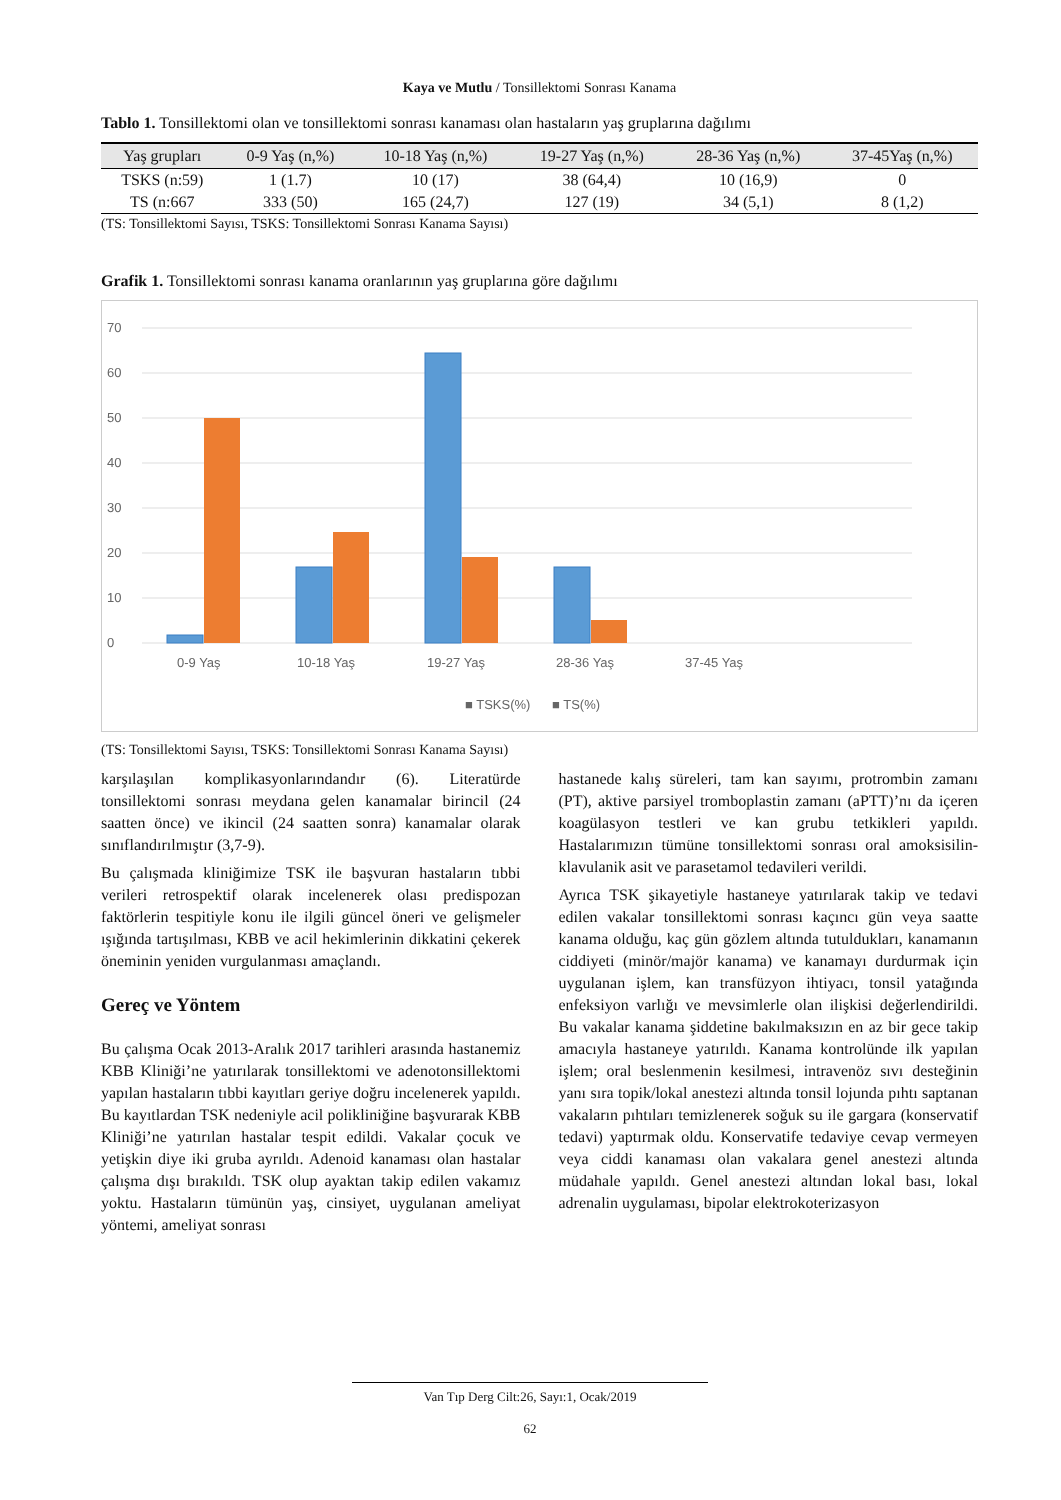Kaya ve Mutlu / Tonsillektomi Sonrası Kanama
Tablo 1. Tonsillektomi olan ve tonsillektomi sonrası kanaması olan hastaların yaş gruplarına dağılımı
| Yaş grupları | 0-9 Yaş (n,%) | 10-18 Yaş (n,%) | 19-27 Yaş (n,%) | 28-36 Yaş (n,%) | 37-45Yaş (n,%) |
| --- | --- | --- | --- | --- | --- |
| TSKS (n:59) | 1 (1.7) | 10 (17) | 38 (64,4) | 10 (16,9) | 0 |
| TS (n:667 | 333 (50) | 165 (24,7) | 127 (19) | 34 (5,1) | 8 (1,2) |
(TS: Tonsillektomi Sayısı, TSKS: Tonsillektomi Sonrası Kanama Sayısı)
Grafik 1. Tonsillektomi sonrası kanama oranlarının yaş gruplarına göre dağılımı
0
10
20
30
40
50
60
70
0-9 Yaş
10-18 Yaş
19-27 Yaş
28-36 Yaş
37-45 Yaş
■ TSKS(%)
■ TS(%)
(TS: Tonsillektomi Sayısı, TSKS: Tonsillektomi Sonrası Kanama Sayısı)
karşılaşılan komplikasyonlarındandır (6). Literatürde tonsillektomi sonrası meydana gelen kanamalar birincil (24 saatten önce) ve ikincil (24 saatten sonra) kanamalar olarak sınıflandırılmıştır (3,7-9).
Bu çalışmada kliniğimize TSK ile başvuran hastaların tıbbi verileri retrospektif olarak incelenerek olası predispozan faktörlerin tespitiyle konu ile ilgili güncel öneri ve gelişmeler ışığında tartışılması, KBB ve acil hekimlerinin dikkatini çekerek öneminin yeniden vurgulanması amaçlandı.
Gereç ve Yöntem
Bu çalışma Ocak 2013-Aralık 2017 tarihleri arasında hastanemiz KBB Kliniği’ne yatırılarak tonsillektomi ve adenotonsillektomi yapılan hastaların tıbbi kayıtları geriye doğru incelenerek yapıldı. Bu kayıtlardan TSK nedeniyle acil polikliniğine başvurarak KBB Kliniği’ne yatırılan hastalar tespit edildi. Vakalar çocuk ve yetişkin diye iki gruba ayrıldı. Adenoid kanaması olan hastalar çalışma dışı bırakıldı. TSK olup ayaktan takip edilen vakamız yoktu. Hastaların tümünün yaş, cinsiyet, uygulanan ameliyat yöntemi, ameliyat sonrası
hastanede kalış süreleri, tam kan sayımı, protrombin zamanı (PT), aktive parsiyel tromboplastin zamanı (aPTT)’nı da içeren koagülasyon testleri ve kan grubu tetkikleri yapıldı. Hastalarımızın tümüne tonsillektomi sonrası oral amoksisilin-klavulanik asit ve parasetamol tedavileri verildi.
Ayrıca TSK şikayetiyle hastaneye yatırılarak takip ve tedavi edilen vakalar tonsillektomi sonrası kaçıncı gün veya saatte kanama olduğu, kaç gün gözlem altında tutuldukları, kanamanın ciddiyeti (minör/majör kanama) ve kanamayı durdurmak için uygulanan işlem, kan transfüzyon ihtiyacı, tonsil yatağında enfeksiyon varlığı ve mevsimlerle olan ilişkisi değerlendirildi. Bu vakalar kanama şiddetine bakılmaksızın en az bir gece takip amacıyla hastaneye yatırıldı. Kanama kontrolünde ilk yapılan işlem; oral beslenmenin kesilmesi, intravenöz sıvı desteğinin yanı sıra topik/lokal anestezi altında tonsil lojunda pıhtı saptanan vakaların pıhtıları temizlenerek soğuk su ile gargara (konservatif tedavi) yaptırmak oldu. Konservatife tedaviye cevap vermeyen veya ciddi kanaması olan vakalara genel anestezi altında müdahale yapıldı. Genel anestezi altından lokal bası, lokal adrenalin uygulaması, bipolar elektrokoterizasyon
Van Tıp Derg Cilt:26, Sayı:1, Ocak/2019
62